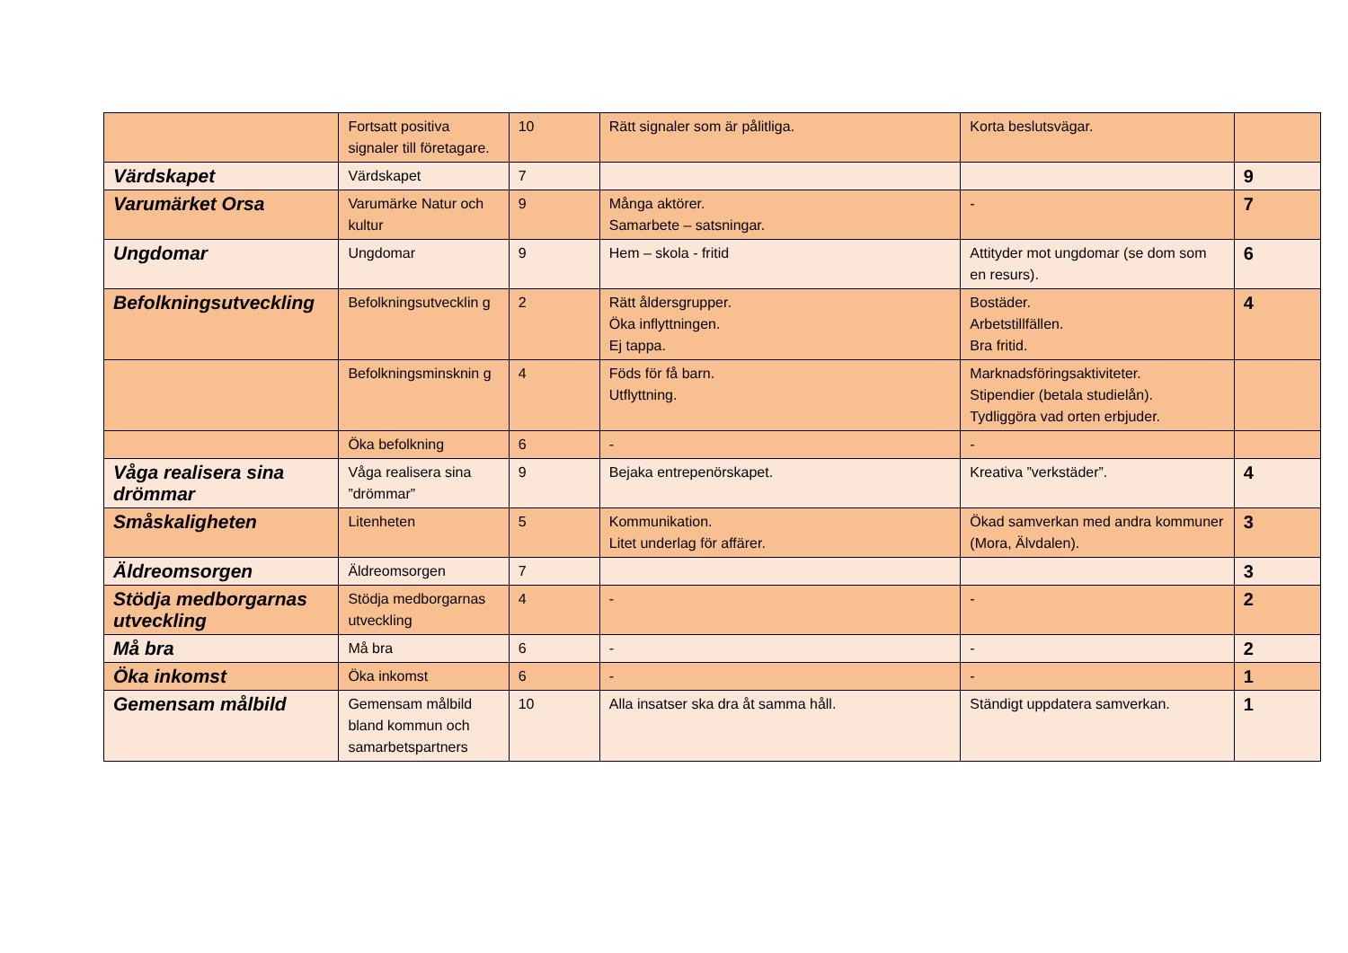| | Fortsatt positiva signaler till företagare. | 10 | Rätt signaler som är pålitliga. | Korta beslutsvägar. | |
| Värdskapet | Värdskapet | 7 | | | 9 |
| Varumärket Orsa | Varumärke Natur och kultur | 9 | Många aktörer. Samarbete – satsningar. | - | 7 |
| Ungdomar | Ungdomar | 9 | Hem – skola - fritid | Attityder mot ungdomar (se dom som en resurs). | 6 |
| Befolkningsutveckling | Befolkningsutvecklin g | 2 | Rätt åldersgrupper. Öka inflyttningen. Ej tappa. | Bostäder. Arbetstillfällen. Bra fritid. | 4 |
| | Befolkningsminsknin g | 4 | Föds för få barn. Utflyttning. | Marknadsföringsaktiviteter. Stipendier (betala studielån). Tydliggöra vad orten erbjuder. | |
| | Öka befolkning | 6 | - | - | |
| Våga realisera sina drömmar | Våga realisera sina ”drömmar” | 9 | Bejaka entrepenörskapet. | Kreativa ”verkstäder”. | 4 |
| Småskaligheten | Litenheten | 5 | Kommunikation. Litet underlag för affärer. | Ökad samverkan med andra kommuner (Mora, Älvdalen). | 3 |
| Äldreomsorgen | Äldreomsorgen | 7 | | | 3 |
| Stödja medborgarnas utveckling | Stödja medborgarnas utveckling | 4 | - | - | 2 |
| Må bra | Må bra | 6 | - | - | 2 |
| Öka inkomst | Öka inkomst | 6 | - | - | 1 |
| Gemensam målbild | Gemensam målbild bland kommun och samarbetspartners | 10 | Alla insatser ska dra åt samma håll. | Ständigt uppdatera samverkan. | 1 |